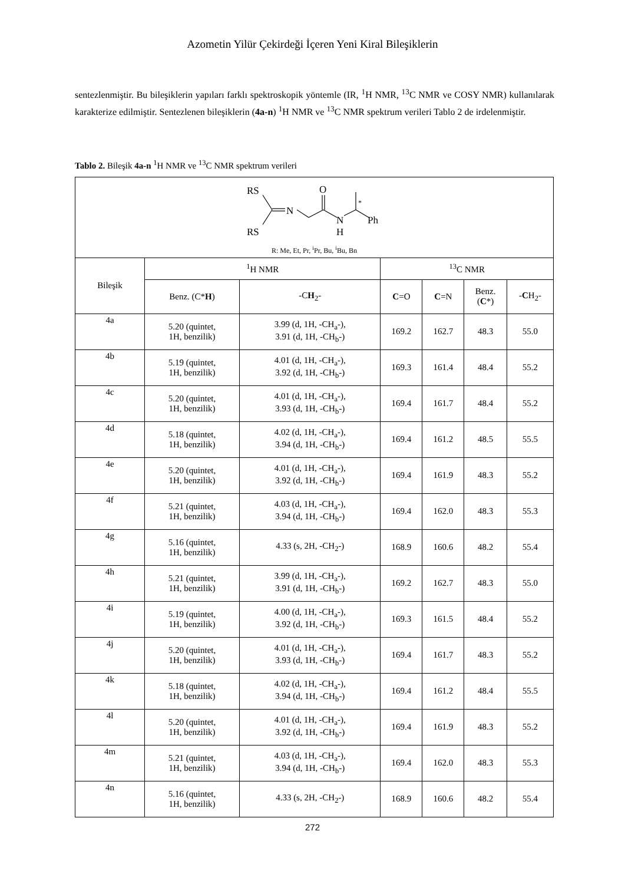Azometin Yilür Çekirdeği İçeren Yeni Kiral Bileşiklerin
sentezlenmiştir. Bu bileşiklerin yapıları farklı spektroskopik yöntemle (IR, <sup>1</sup>H NMR, <sup>13</sup>C NMR ve COSY NMR) kullanılarak karakterize edilmiştir. Sentezlenen bileşiklerin (4a-n) <sup>1</sup>H NMR ve <sup>13</sup>C NMR spektrum verileri Tablo 2 de irdelenmiştir.
Tablo 2. Bileşik 4a-n <sup>1</sup>H NMR ve <sup>13</sup>C NMR spektrum verileri
| RS RS N O N H Ph * R: Me, Et, Pr, <sup>i</sup>Pr, Bu, <sup>i</sup>Bu, Bn | | | | | | |
| Bileşik | <sup>1</sup>H NMR | | <sup>13</sup>C NMR | | | |
| | Benz. (C* H ) | -C H<sub>2</sub>- | C =O | C =N | Benz. ( C *) | - C H<sub>2</sub>- |
| 4a | 5.20 (quintet, 1H, benzilik) | 3.99 (d, 1H, -CH<sub>a</sub>-), 3.91 (d, 1H, -CH<sub>b</sub>-) | 169.2 | 162.7 | 48.3 | 55.0 |
| 4b | 5.19 (quintet, 1H, benzilik) | 4.01 (d, 1H, -CH<sub>a</sub>-), 3.92 (d, 1H, -CH<sub>b</sub>-) | 169.3 | 161.4 | 48.4 | 55.2 |
| 4c | 5.20 (quintet, 1H, benzilik) | 4.01 (d, 1H, -CH<sub>a</sub>-), 3.93 (d, 1H, -CH<sub>b</sub>-) | 169.4 | 161.7 | 48.4 | 55.2 |
| 4d | 5.18 (quintet, 1H, benzilik) | 4.02 (d, 1H, -CH<sub>a</sub>-), 3.94 (d, 1H, -CH<sub>b</sub>-) | 169.4 | 161.2 | 48.5 | 55.5 |
| 4e | 5.20 (quintet, 1H, benzilik) | 4.01 (d, 1H, -CH<sub>a</sub>-), 3.92 (d, 1H, -CH<sub>b</sub>-) | 169.4 | 161.9 | 48.3 | 55.2 |
| 4f | 5.21 (quintet, 1H, benzilik) | 4.03 (d, 1H, -CH<sub>a</sub>-), 3.94 (d, 1H, -CH<sub>b</sub>-) | 169.4 | 162.0 | 48.3 | 55.3 |
| 4g | 5.16 (quintet, 1H, benzilik) | 4.33 (s, 2H, -CH<sub>2</sub>-) | 168.9 | 160.6 | 48.2 | 55.4 |
| 4h | 5.21 (quintet, 1H, benzilik) | 3.99 (d, 1H, -CH<sub>a</sub>-), 3.91 (d, 1H, -CH<sub>b</sub>-) | 169.2 | 162.7 | 48.3 | 55.0 |
| 4i | 5.19 (quintet, 1H, benzilik) | 4.00 (d, 1H, -CH<sub>a</sub>-), 3.92 (d, 1H, -CH<sub>b</sub>-) | 169.3 | 161.5 | 48.4 | 55.2 |
| 4j | 5.20 (quintet, 1H, benzilik) | 4.01 (d, 1H, -CH<sub>a</sub>-), 3.93 (d, 1H, -CH<sub>b</sub>-) | 169.4 | 161.7 | 48.3 | 55.2 |
| 4k | 5.18 (quintet, 1H, benzilik) | 4.02 (d, 1H, -CH<sub>a</sub>-), 3.94 (d, 1H, -CH<sub>b</sub>-) | 169.4 | 161.2 | 48.4 | 55.5 |
| 4l | 5.20 (quintet, 1H, benzilik) | 4.01 (d, 1H, -CH<sub>a</sub>-), 3.92 (d, 1H, -CH<sub>b</sub>-) | 169.4 | 161.9 | 48.3 | 55.2 |
| 4m | 5.21 (quintet, 1H, benzilik) | 4.03 (d, 1H, -CH<sub>a</sub>-), 3.94 (d, 1H, -CH<sub>b</sub>-) | 169.4 | 162.0 | 48.3 | 55.3 |
| 4n | 5.16 (quintet, 1H, benzilik) | 4.33 (s, 2H, -CH<sub>2</sub>-) | 168.9 | 160.6 | 48.2 | 55.4 |
272